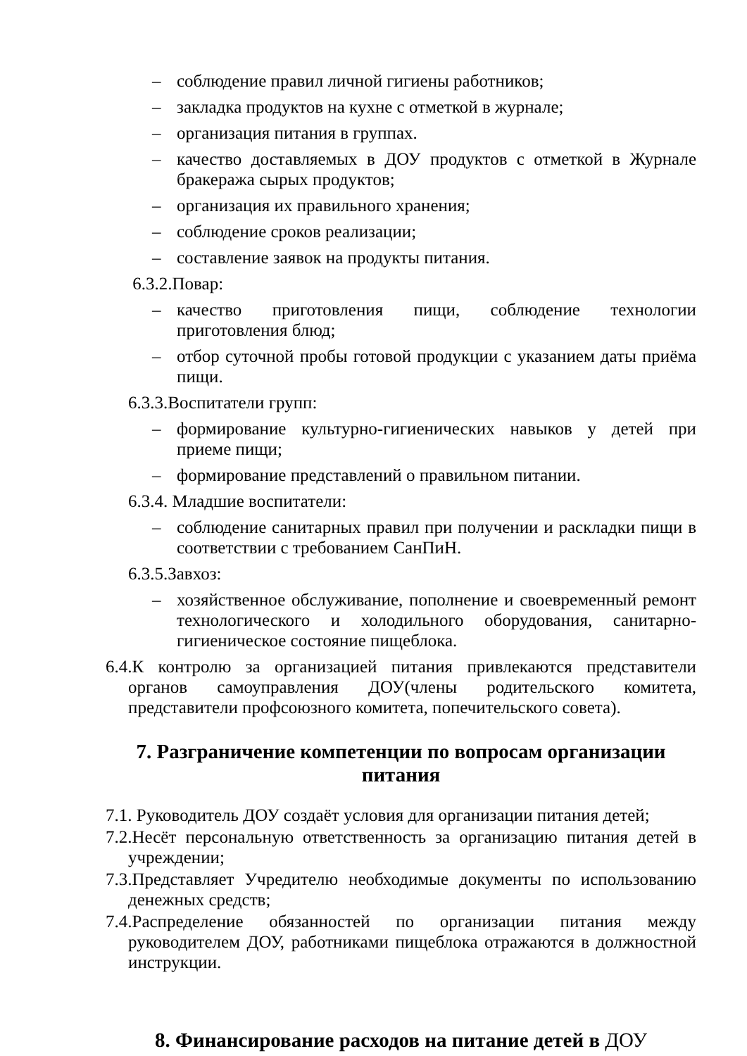– соблюдение правил личной гигиены работников;
– закладка продуктов на кухне с отметкой в журнале;
– организация питания в группах.
– качество доставляемых в ДОУ продуктов с отметкой в Журнале бракеража сырых продуктов;
– организация их правильного хранения;
– соблюдение сроков реализации;
– составление заявок на продукты питания.
6.3.2.Повар:
– качество приготовления пищи, соблюдение технологии приготовления блюд;
– отбор суточной пробы готовой продукции с указанием даты приёма пищи.
6.3.3.Воспитатели групп:
– формирование культурно-гигиенических навыков у детей при приеме пищи;
– формирование представлений о правильном питании.
6.3.4. Младшие воспитатели:
– соблюдение санитарных правил при получении и раскладки пищи в соответствии с требованием СанПиН.
6.3.5.Завхоз:
– хозяйственное обслуживание, пополнение и своевременный ремонт технологического и холодильного оборудования, санитарно-гигиеническое состояние пищеблока.
6.4.К контролю за организацией питания привлекаются представители органов самоуправления ДОУ(члены родительского комитета, представители профсоюзного комитета, попечительского совета).
7. Разграничение компетенции по вопросам организации питания
7.1. Руководитель ДОУ создаёт условия для организации питания детей;
7.2.Несёт персональную ответственность за организацию питания детей в учреждении;
7.3.Представляет Учредителю необходимые документы по использованию денежных средств;
7.4.Распределение обязанностей по организации питания между руководителем ДОУ, работниками пищеблока отражаются в должностной инструкции.
8. Финансирование расходов на питание детей в ДОУ